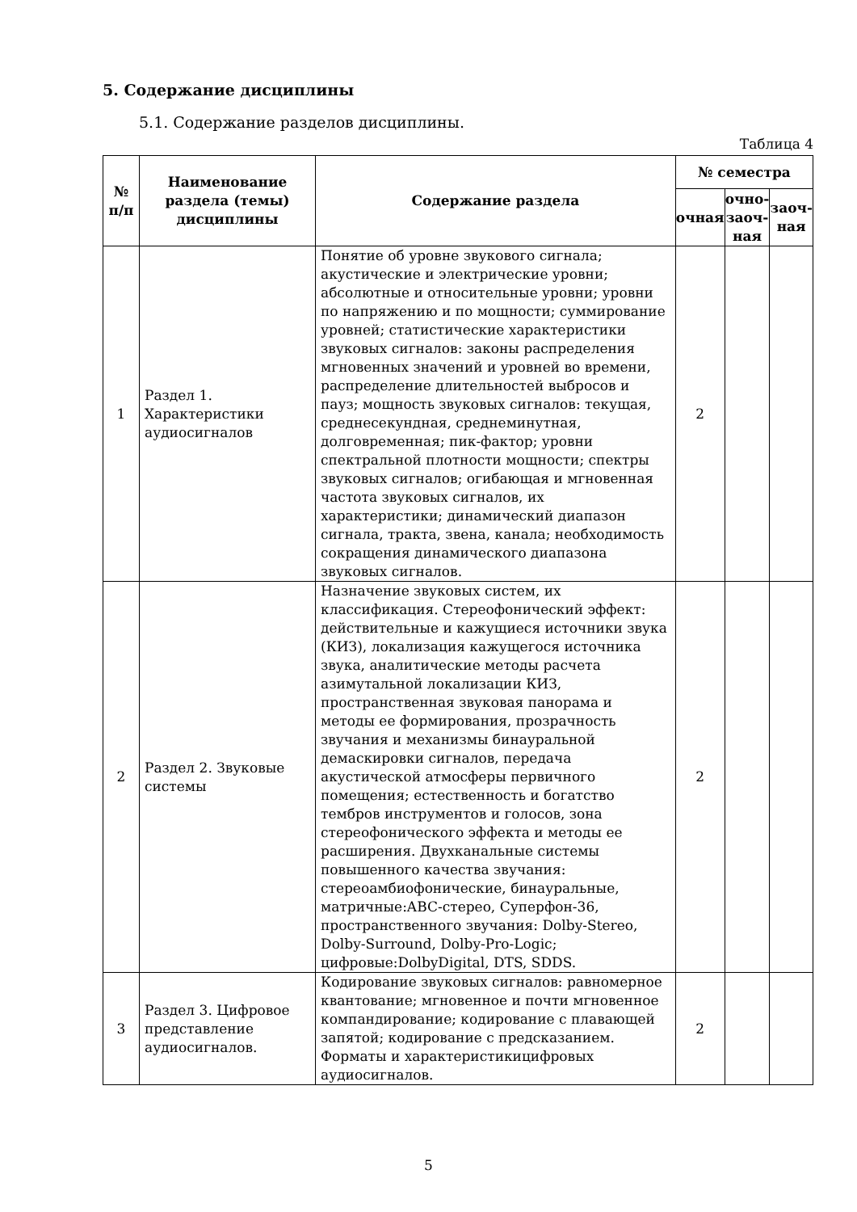5. Содержание дисциплины
5.1. Содержание разделов дисциплины.
Таблица 4
| № п/п | Наименование раздела (темы) дисциплины | Содержание раздела | № семестра | | |
| --- | --- | --- | --- | --- | --- |
| | | | очная | очно-заоч-ная | заоч-ная |
| 1 | Раздел 1. Характеристики аудиосигналов | Понятие об уровне звукового сигнала; акустические и электрические уровни; абсолютные и относительные уровни; уровни по напряжению и по мощности; суммирование уровней; статистические характеристики звуковых сигналов: законы распределения мгновенных значений и уровней во времени, распределение длительностей выбросов и пауз; мощность звуковых сигналов: текущая, среднесекундная, среднеминутная, долговременная; пик-фактор; уровни спектральной плотности мощности; спектры звуковых сигналов; огибающая и мгновенная частота звуковых сигналов, их характеристики; динамический диапазон сигнала, тракта, звена, канала; необходимость сокращения динамического диапазона звуковых сигналов. | 2 | | |
| 2 | Раздел 2. Звуковые системы | Назначение звуковых систем, их классификация. Стереофонический эффект: действительные и кажущиеся источники звука (КИЗ), локализация кажущегося источника звука, аналитические методы расчета азимутальной локализации КИЗ, пространственная звуковая панорама и методы ее формирования, прозрачность звучания и механизмы бинауральной демаскировки сигналов, передача акустической атмосферы первичного помещения; естественность и богатство тембров инструментов и голосов, зона стереофонического эффекта и методы ее расширения. Двухканальные системы повышенного качества звучания: стереоамбиофонические, бинауральные, матричные:ABC-стерео, Суперфон-36, пространственного звучания: Dolby-Stereo, Dolby-Surround, Dolby-Pro-Logic; цифровые:DolbyDigital, DTS, SDDS. | 2 | | |
| 3 | Раздел 3. Цифровое представление аудиосигналов. | Кодирование звуковых сигналов: равномерное квантование; мгновенное и почти мгновенное компандирование; кодирование с плавающей запятой; кодирование с предсказанием. Форматы и характеристикицифровых аудиосигналов. | 2 | | |
5